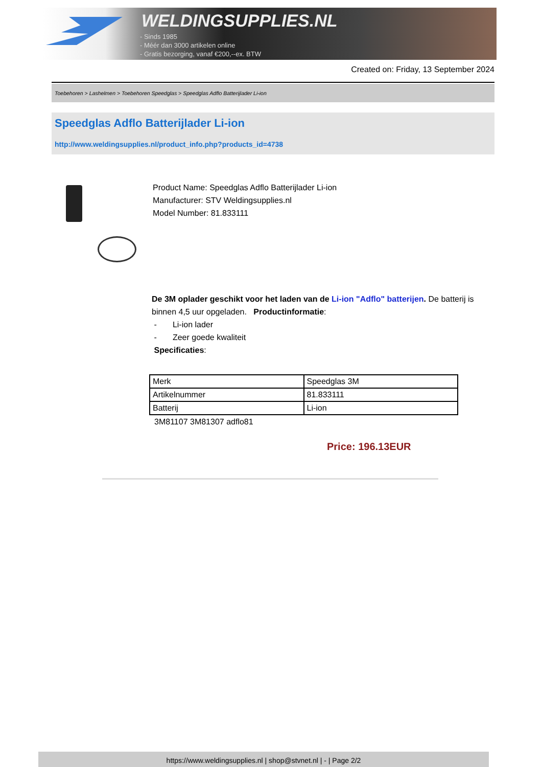WELDINGSUPPLIES.NL
- Sinds 1985
- Méér dan 3000 artikelen online
- Gratis bezorging, vanaf €200,--ex. BTW
Created on: Friday, 13 September 2024
Toebehoren > Lashelmen > Toebehoren Speedglas > Speedglas Adflo Batterijlader Li-ion
Speedglas Adflo Batterijlader Li-ion
http://www.weldingsupplies.nl/product_info.php?products_id=4738
Product Name: Speedglas Adflo Batterijlader Li-ion
Manufacturer: STV Weldingsupplies.nl
Model Number: 81.833111
De 3M oplader geschikt voor het laden van de Li-ion "Adflo" batterijen. De batterij is binnen 4,5 uur opgeladen. Productinformatie:
- Li-ion lader
- Zeer goede kwaliteit
Specificaties:
| Merk | Speedglas 3M |
| Artikelnummer | 81.833111 |
| Batterij | Li-ion |
3M81107 3M81307 adflo81
Price: 196.13EUR
https://www.weldingsupplies.nl | shop@stvnet.nl | - | Page 2/2